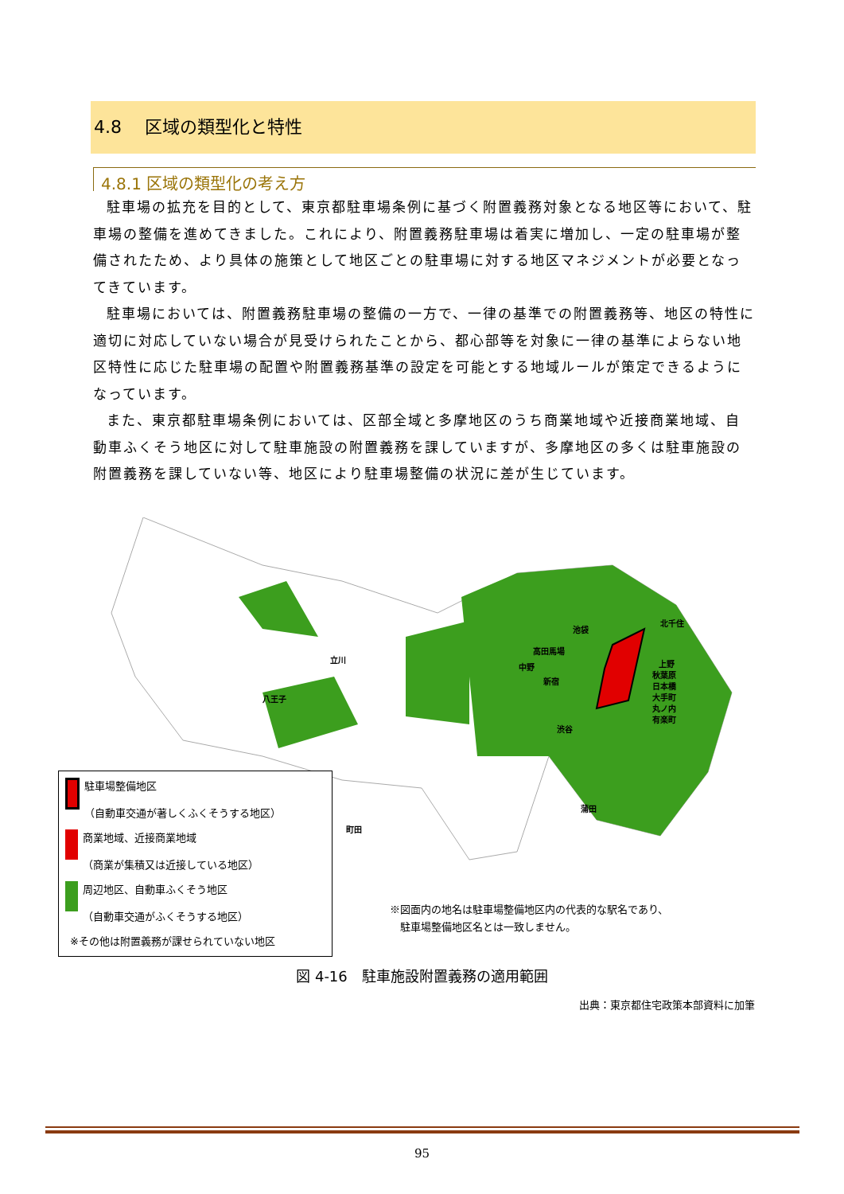4.8　 区域の類型化と特性
4.8.1 区域の類型化の考え方
駐車場の拡充を目的として、東京都駐車場条例に基づく附置義務対象となる地区等において、駐車場の整備を進めてきました。これにより、附置義務駐車場は着実に増加し、一定の駐車場が整備されたため、より具体の施策として地区ごとの駐車場に対する地区マネジメントが必要となってきています。
駐車場においては、附置義務駐車場の整備の一方で、一律の基準での附置義務等、地区の特性に適切に対応していない場合が見受けられたことから、都心部等を対象に一律の基準によらない地区特性に応じた駐車場の配置や附置義務基準の設定を可能とする地域ルールが策定できるようになっています。
また、東京都駐車場条例においては、区部全域と多摩地区のうち商業地域や近接商業地域、自動車ふくそう地区に対して駐車施設の附置義務を課していますが、多摩地区の多くは駐車施設の附置義務を課していない等、地区により駐車場整備の状況に差が生じています。
池袋
高田馬場
中野
新宿
渋谷
北千住
上野
秋葉原
日本橋
大手町
丸ノ内
有楽町
蒲田
立川
八王子
町田
駐車場整備地区
（自動車交通が著しくふくそうする地区）
商業地域、近接商業地域
（商業が集積又は近接している地区）
周辺地区、自動車ふくそう地区
（自動車交通がふくそうする地区）
※その他は附置義務が課せられていない地区
※図面内の地名は駐車場整備地区内の代表的な駅名であり、
　駐車場整備地区名とは一致しません。
図 4-16　駐車施設附置義務の適用範囲
出典：東京都住宅政策本部資料に加筆
95